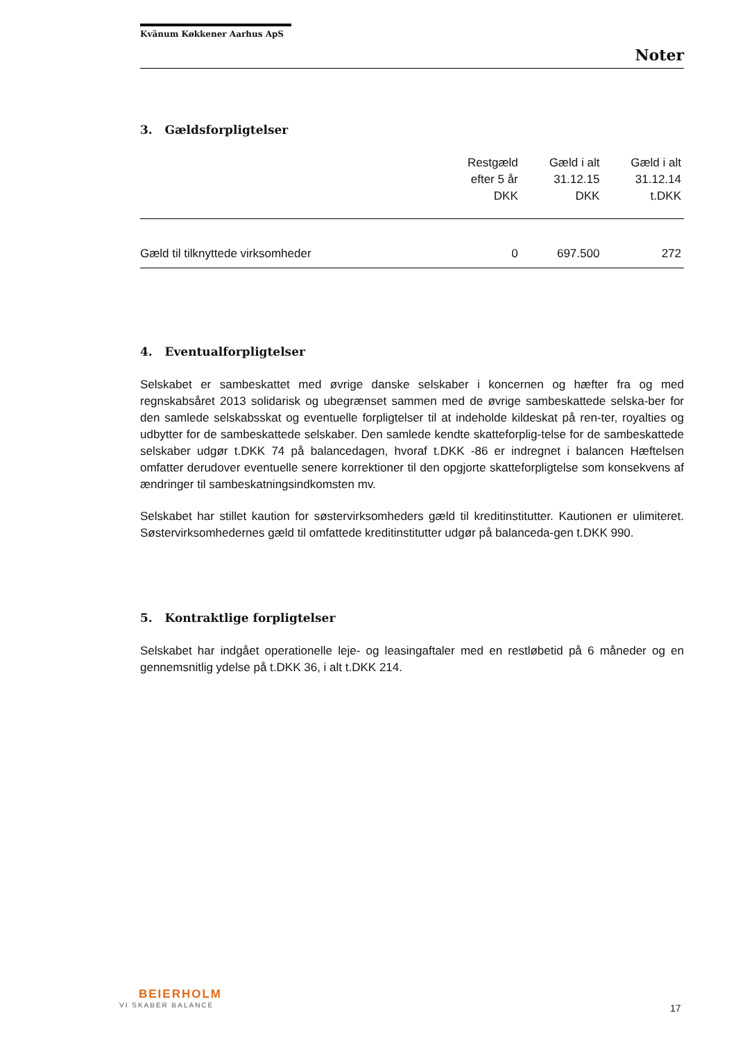Kvänum Køkkener Aarhus ApS
Noter
3. Gældsforpligtelser
| | Restgæld efter 5 år DKK | Gæld i alt 31.12.15 DKK | Gæld i alt 31.12.14 t.DKK |
| --- | --- | --- | --- |
| Gæld til tilknyttede virksomheder | 0 | 697.500 | 272 |
4. Eventualforpligtelser
Selskabet er sambeskattet med øvrige danske selskaber i koncernen og hæfter fra og med regnskabsåret 2013 solidarisk og ubegrænset sammen med de øvrige sambeskattede selska-ber for den samlede selskabsskat og eventuelle forpligtelser til at indeholde kildeskat på ren-ter, royalties og udbytter for de sambeskattede selskaber. Den samlede kendte skatteforplig-telse for de sambeskattede selskaber udgør t.DKK 74 på balancedagen, hvoraf t.DKK -86 er indregnet i balancen Hæftelsen omfatter derudover eventuelle senere korrektioner til den opgjorte skatteforpligtelse som konsekvens af ændringer til sambeskatningsindkomsten mv.
Selskabet har stillet kaution for søstervirksomheders gæld til kreditinstitutter. Kautionen er ulimiteret. Søstervirksomhedernes gæld til omfattede kreditinstitutter udgør på balanceda-gen t.DKK 990.
5. Kontraktlige forpligtelser
Selskabet har indgået operationelle leje- og leasingaftaler med en restløbetid på 6 måneder og en gennemsnitlig ydelse på t.DKK 36, i alt t.DKK 214.
BEIERHOLM
VI SKABER BALANCE
17